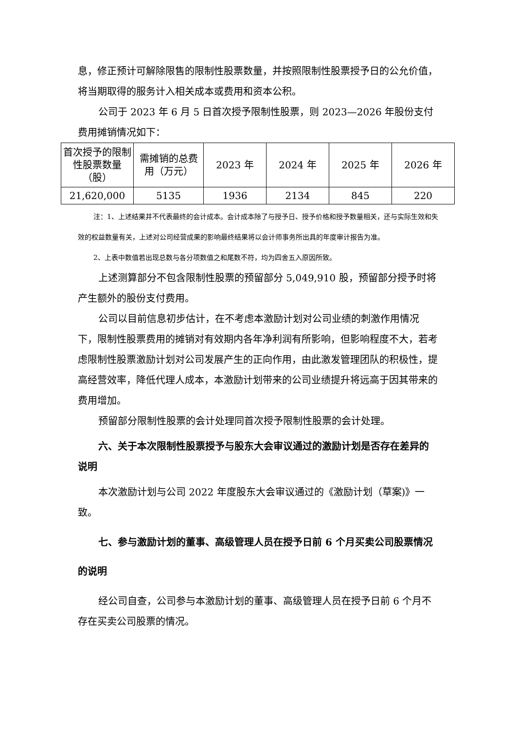息，修正预计可解除限售的限制性股票数量，并按照限制性股票授予日的公允价值，将当期取得的服务计入相关成本或费用和资本公积。
公司于 2023 年 6 月 5 日首次授予限制性股票，则 2023—2026 年股份支付费用摊销情况如下：
| 首次授予的限制性股票数量（股） | 需摊销的总费用（万元） | 2023 年 | 2024 年 | 2025 年 | 2026 年 |
| 21,620,000 | 5135 | 1936 | 2134 | 845 | 220 |
注：1、上述结果并不代表最终的会计成本。会计成本除了与授予日、授予价格和授予数量相关，还与实际生效和失效的权益数量有关，上述对公司经营成果的影响最终结果将以会计师事务所出具的年度审计报告为准。
2、上表中数值若出现总数与各分项数值之和尾数不符，均为四舍五入原因所致。
上述测算部分不包含限制性股票的预留部分 5,049,910 股，预留部分授予时将产生额外的股份支付费用。
公司以目前信息初步估计，在不考虑本激励计划对公司业绩的刺激作用情况下，限制性股票费用的摊销对有效期内各年净利润有所影响，但影响程度不大，若考虑限制性股票激励计划对公司发展产生的正向作用，由此激发管理团队的积极性，提高经营效率，降低代理人成本，本激励计划带来的公司业绩提升将远高于因其带来的费用增加。
预留部分限制性股票的会计处理同首次授予限制性股票的会计处理。
六、关于本次限制性股票授予与股东大会审议通过的激励计划是否存在差异的说明
本次激励计划与公司 2022 年度股东大会审议通过的《激励计划（草案)》一致。
七、参与激励计划的董事、高级管理人员在授予日前 6 个月买卖公司股票情况的说明
经公司自查，公司参与本激励计划的董事、高级管理人员在授予日前 6 个月不存在买卖公司股票的情况。